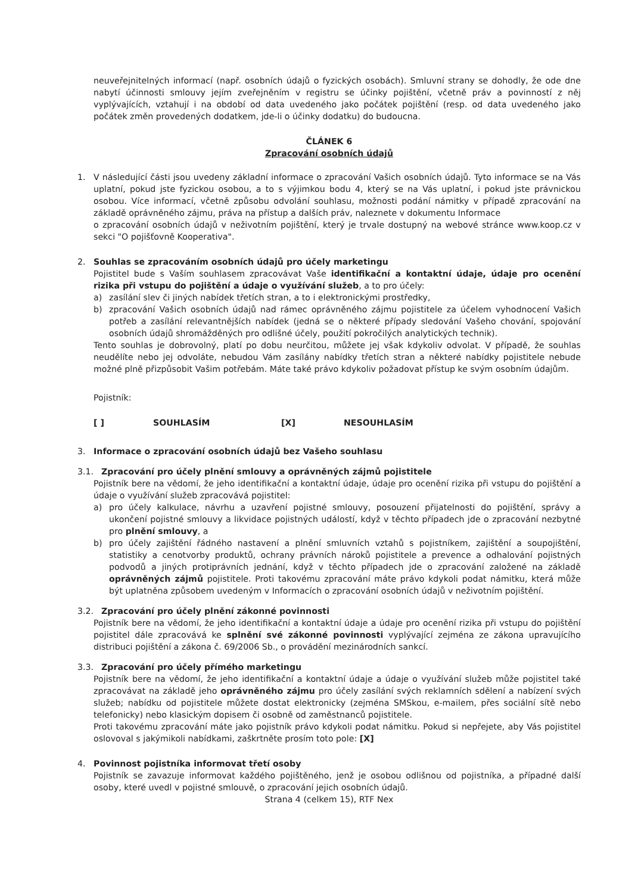neuveřejnitelných informací (např. osobních údajů o fyzických osobách). Smluvní strany se dohodly, že ode dne nabytí účinnosti smlouvy jejím zveřejněním v registru se účinky pojištění, včetně práv a povinností z něj vyplývajících, vztahují i na období od data uvedeného jako počátek pojištění (resp. od data uvedeného jako počátek změn provedených dodatkem, jde-li o účinky dodatku) do budoucna.
ČLÁNEK 6
Zpracování osobních údajů
1. V následující části jsou uvedeny základní informace o zpracování Vašich osobních údajů. Tyto informace se na Vás uplatní, pokud jste fyzickou osobou, a to s výjimkou bodu 4, který se na Vás uplatní, i pokud jste právnickou osobou. Více informací, včetně způsobu odvolání souhlasu, možnosti podání námitky v případě zpracování na základě oprávněného zájmu, práva na přístup a dalších práv, naleznete v dokumentu Informace
o zpracování osobních údajů v neživotním pojištění, který je trvale dostupný na webové stránce www.koop.cz v sekci "O pojišťovně Kooperativa".
2. Souhlas se zpracováním osobních údajů pro účely marketingu
Pojistitel bude s Vaším souhlasem zpracovávat Vaše identifikační a kontaktní údaje, údaje pro ocenění rizika při vstupu do pojištění a údaje o využívání služeb, a to pro účely:
a) zasílání slev či jiných nabídek třetích stran, a to i elektronickými prostředky,
b) zpracování Vašich osobních údajů nad rámec oprávněného zájmu pojistitele za účelem vyhodnocení Vašich potřeb a zasílání relevantnějších nabídek (jedná se o některé případy sledování Vašeho chování, spojování osobních údajů shromážděných pro odlišné účely, použití pokročilých analytických technik).
Tento souhlas je dobrovolný, platí po dobu neurčitou, můžete jej však kdykoliv odvolat. V případě, že souhlas neudělíte nebo jej odvoláte, nebudou Vám zasílány nabídky třetích stran a některé nabídky pojistitele nebude možné plně přizpůsobit Vašim potřebám. Máte také právo kdykoliv požadovat přístup ke svým osobním údajům.
Pojistník:
[ ] SOUHLASÍM [X] NESOUHLASÍM
3. Informace o zpracování osobních údajů bez Vašeho souhlasu
3.1. Zpracování pro účely plnění smlouvy a oprávněných zájmů pojistitele
Pojistník bere na vědomí, že jeho identifikační a kontaktní údaje, údaje pro ocenění rizika při vstupu do pojištění a údaje o využívání služeb zpracovává pojistitel:
a) pro účely kalkulace, návrhu a uzavření pojistné smlouvy, posouzení přijatelnosti do pojištění, správy a ukončení pojistné smlouvy a likvidace pojistných událostí, když v těchto případech jde o zpracování nezbytné pro plnění smlouvy, a
b) pro účely zajištění řádného nastavení a plnění smluvních vztahů s pojistníkem, zajištění a soupojištění, statistiky a cenotvorby produktů, ochrany právních nároků pojistitele a prevence a odhalování pojistných podvodů a jiných protiprávních jednání, když v těchto případech jde o zpracování založené na základě oprávněných zájmů pojistitele. Proti takovému zpracování máte právo kdykoli podat námitku, která může být uplatněna způsobem uvedeným v Informacích o zpracování osobních údajů v neživotním pojištění.
3.2. Zpracování pro účely plnění zákonné povinnosti
Pojistník bere na vědomí, že jeho identifikační a kontaktní údaje a údaje pro ocenění rizika při vstupu do pojištění pojistitel dále zpracovává ke splnění své zákonné povinnosti vyplývající zejména ze zákona upravujícího distribuci pojištění a zákona č. 69/2006 Sb., o provádění mezinárodních sankcí.
3.3. Zpracování pro účely přímého marketingu
Pojistník bere na vědomí, že jeho identifikační a kontaktní údaje a údaje o využívání služeb může pojistitel také zpracovávat na základě jeho oprávněného zájmu pro účely zasílání svých reklamních sdělení a nabízení svých služeb; nabídku od pojistitele můžete dostat elektronicky (zejména SMSkou, e-mailem, přes sociální sítě nebo telefonicky) nebo klasickým dopisem či osobně od zaměstnanců pojistitele.
Proti takovému zpracování máte jako pojistník právo kdykoli podat námitku. Pokud si nepřejete, aby Vás pojistitel oslovoval s jakýmikoli nabídkami, zaškrtněte prosím toto pole: [X]
4. Povinnost pojistníka informovat třetí osoby
Pojistník se zavazuje informovat každého pojištěného, jenž je osobou odlišnou od pojistníka, a případné další osoby, které uvedl v pojistné smlouvě, o zpracování jejich osobních údajů.
Strana 4 (celkem 15), RTF Nex